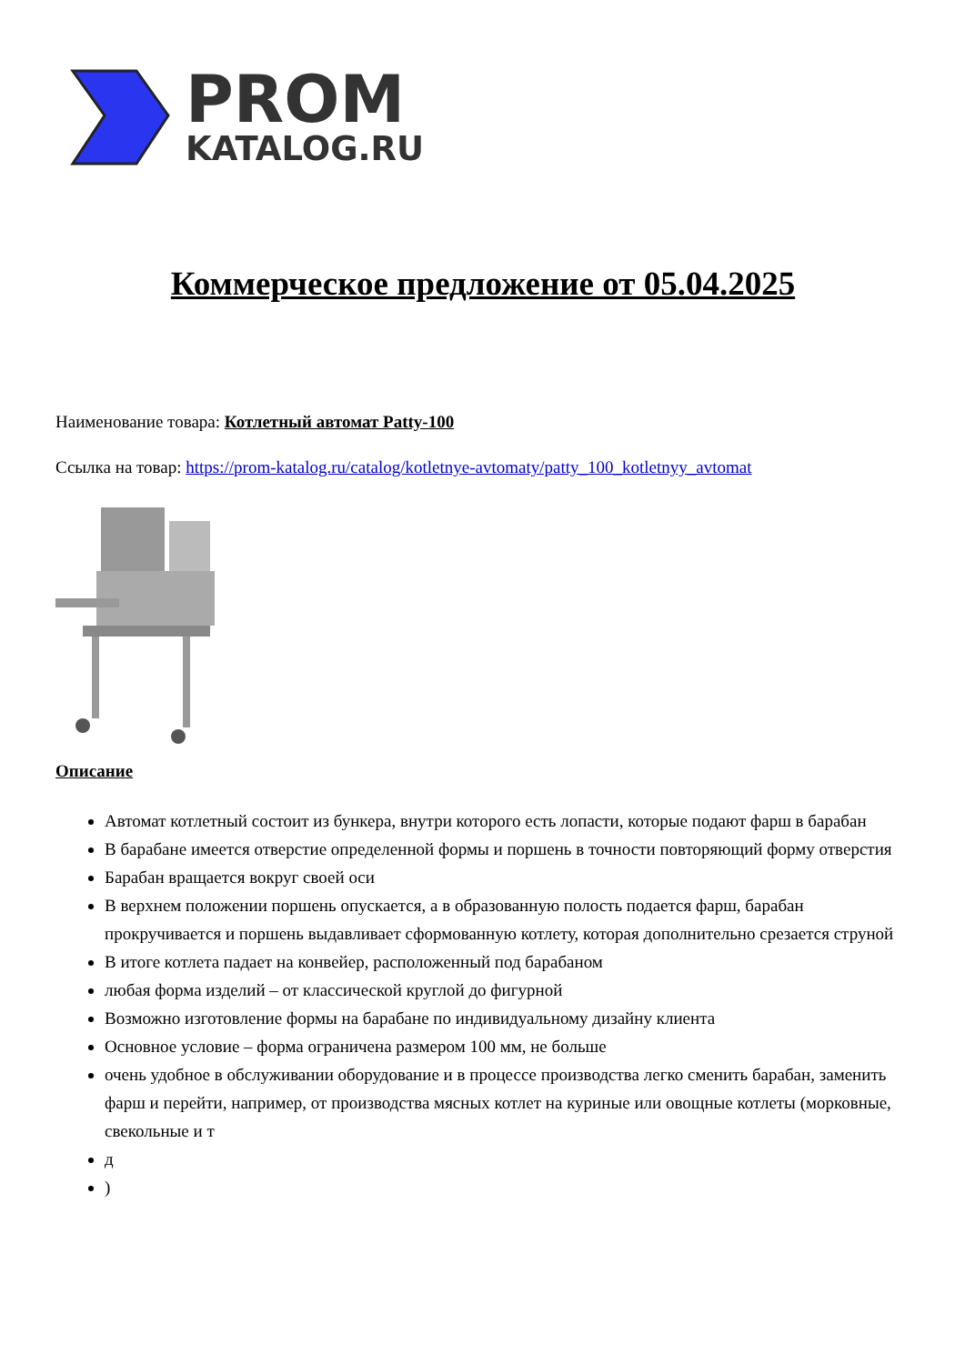PROM
KATALOG.RU
Коммерческое предложение от 05.04.2025
Наименование товара: Котлетный автомат Patty-100
Ссылка на товар: https://prom-katalog.ru/catalog/kotletnye-avtomaty/patty_100_kotletnyy_avtomat
Описание
Автомат котлетный состоит из бункера, внутри которого есть лопасти, которые подают фарш в барабан
В барабане имеется отверстие определенной формы и поршень в точности повторяющий форму отверстия
Барабан вращается вокруг своей оси
В верхнем положении поршень опускается, а в образованную полость подается фарш, барабан прокручивается и поршень выдавливает сформованную котлету, которая дополнительно срезается струной
В итоге котлета падает на конвейер, расположенный под барабаном
любая форма изделий – от классической круглой до фигурной
Возможно изготовление формы на барабане по индивидуальному дизайну клиента
Основное условие – форма ограничена размером 100 мм, не больше
очень удобное в обслуживании оборудование и в процессе производства легко сменить барабан, заменить фарш и перейти, например, от производства мясных котлет на куриные или овощные котлеты (морковные, свекольные и т
д
)